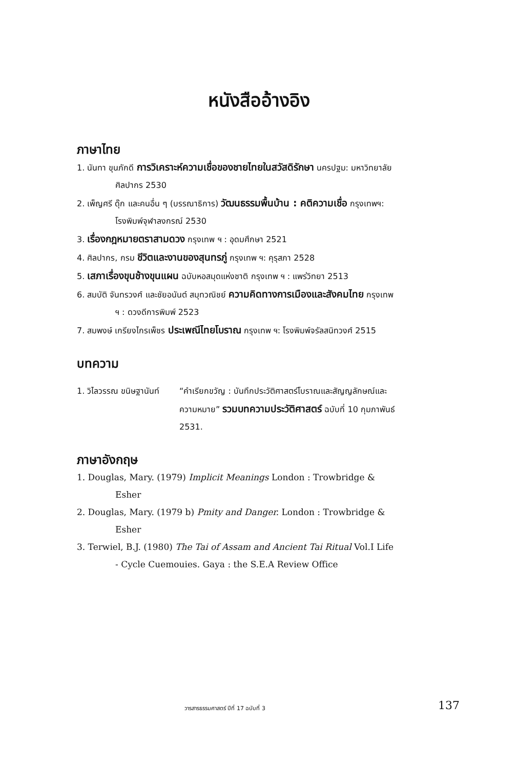หนังสืออ้างอิง
ภาษาไทย
1. นันทา ขุนภักดี การวิเคราะห์ความเชื่อของชายไทยในสวัสดิรักษา นครปฐม: มหาวิทยาลัยศิลปากร 2530
2. เพ็ญศรี ดุ๊ก และคนอื่น ๆ (บรรณาธิการ) วัฒนธรรมพื้นบ้าน : คติความเชื่อ กรุงเทพฯ: โรงพิมพ์จุฬาลงกรณ์ 2530
3. เรื่องกฎหมายตราสามดวง กรุงเทพ ฯ : อุดมศึกษา 2521
4. ศิลปากร, กรม ชีวิตและงานของสุนทรภู่ กรุงเทพ ฯ: คุรุสภา 2528
5. เสภาเรื่องขุนช้างขุนแผน ฉบับหอสมุดแห่งชาติ กรุงเทพ ฯ : แพร่วิทยา 2513
6. สมบัติ จันทรวงศ์ และชัยอนันต์ สมุทวณิชย์ ความคิดทางการเมืองและสังคมไทย กรุงเทพ ฯ : ดวงดีการพิมพ์ 2523
7. สมพงษ์ เกรียงไกรเพ็ชร ประเพณีไทยโบราณ กรุงเทพ ฯ: โรงพิมพ์จรัลสนิทวงศ์ 2515
บทความ
1. วิไลวรรณ ขนิษฐานันท์
“คำเรียกขวัญ : บันทึกประวัติศาสตร์โบราณและสัญญลักษณ์และความหมาย” รวมบทความประวัติศาสตร์ ฉบับที่ 10 กุมภาพันธ์ 2531.
ภาษาอังกฤษ
1. Douglas, Mary. (1979) Implicit Meanings London : Trowbridge & Esher
2. Douglas, Mary. (1979 b) Pmity and Danger. London : Trowbridge & Esher
3. Terwiel, B.J. (1980) The Tai of Assam and Ancient Tai Ritual Vol.I Life - Cycle Cuemouies. Gaya : the S.E.A Review Office
วารสารธรรมศาสตร์ ปีที่ 17 ฉบับที่ 3
137